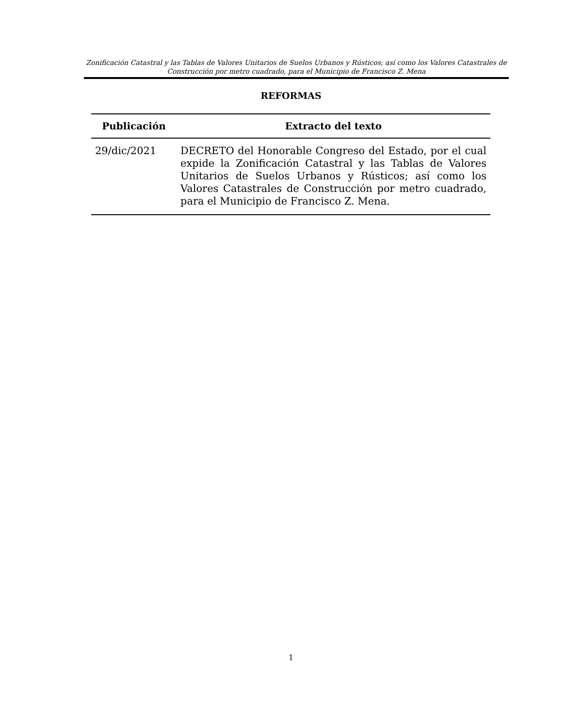Zonificación Catastral y las Tablas de Valores Unitarios de Suelos Urbanos y Rústicos; así como los Valores Catastrales de Construcción por metro cuadrado, para el Municipio de Francisco Z. Mena
REFORMAS
| Publicación | Extracto del texto |
| --- | --- |
| 29/dic/2021 | DECRETO del Honorable Congreso del Estado, por el cual expide la Zonificación Catastral y las Tablas de Valores Unitarios de Suelos Urbanos y Rústicos; así como los Valores Catastrales de Construcción por metro cuadrado, para el Municipio de Francisco Z. Mena. |
1